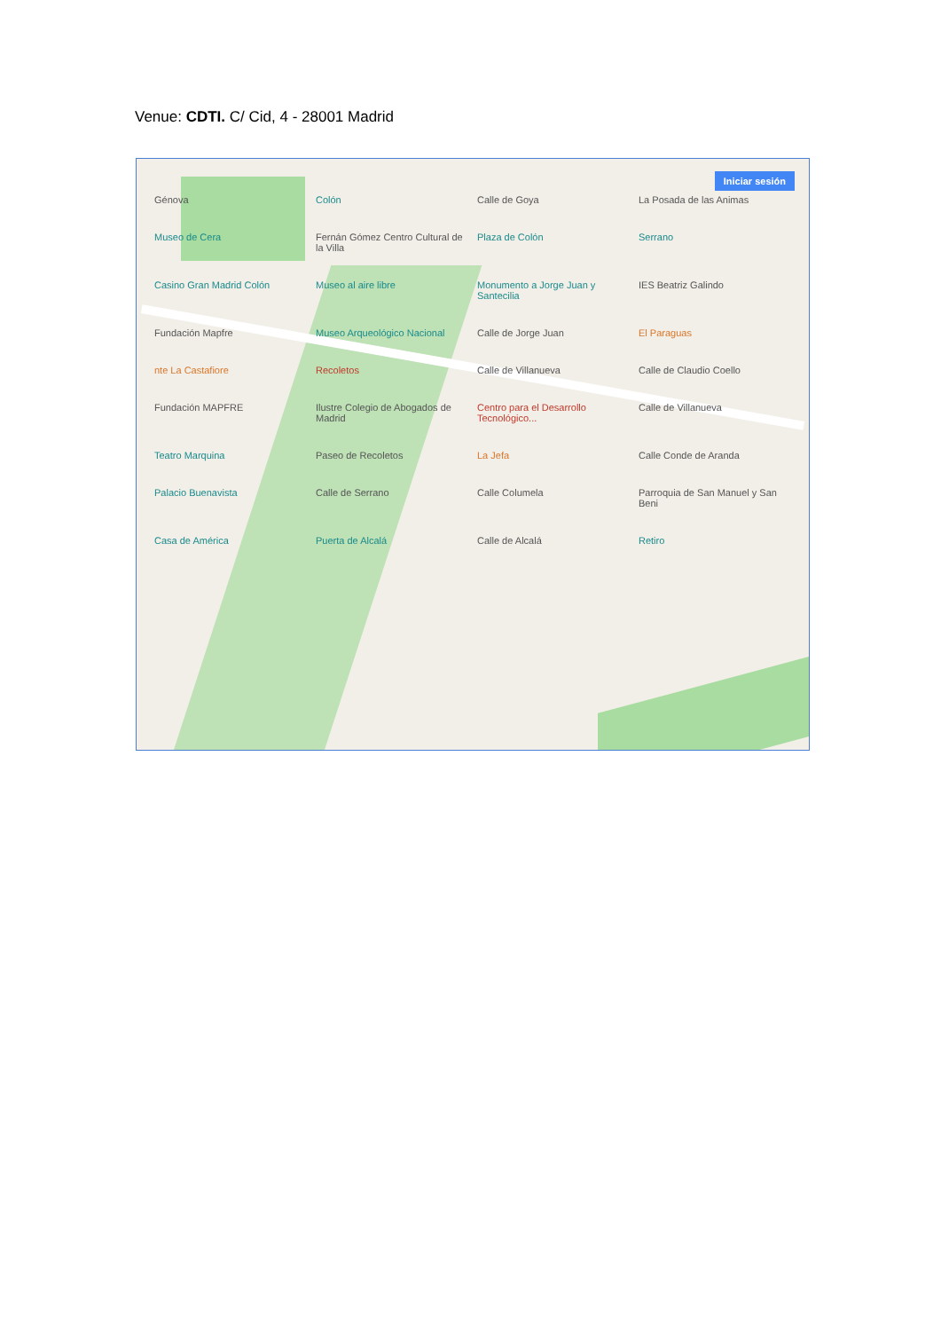Venue: CDTI. C/ Cid, 4 - 28001 Madrid
Iniciar sesión
Génova Colón Calle de Goya La Posada de las Animas Museo de Cera Fernán Gómez Centro Cultural de la Villa Plaza de Colón Serrano Casino Gran Madrid Colón Museo al aire libre Monumento a Jorge Juan y Santecilia IES Beatriz Galindo Fundación Mapfre Museo Arqueológico Nacional Calle de Jorge Juan El Paraguas nte La Castafiore Recoletos Calle de Villanueva Calle de Claudio Coello Fundación MAPFRE Ilustre Colegio de Abogados de Madrid Centro para el Desarrollo Tecnológico... Calle de Villanueva Teatro Marquina Paseo de Recoletos La Jefa Calle Conde de Aranda Palacio Buenavista Calle de Serrano Calle Columela Parroquia de San Manuel y San Beni Casa de América Puerta de Alcalá Calle de Alcalá Retiro